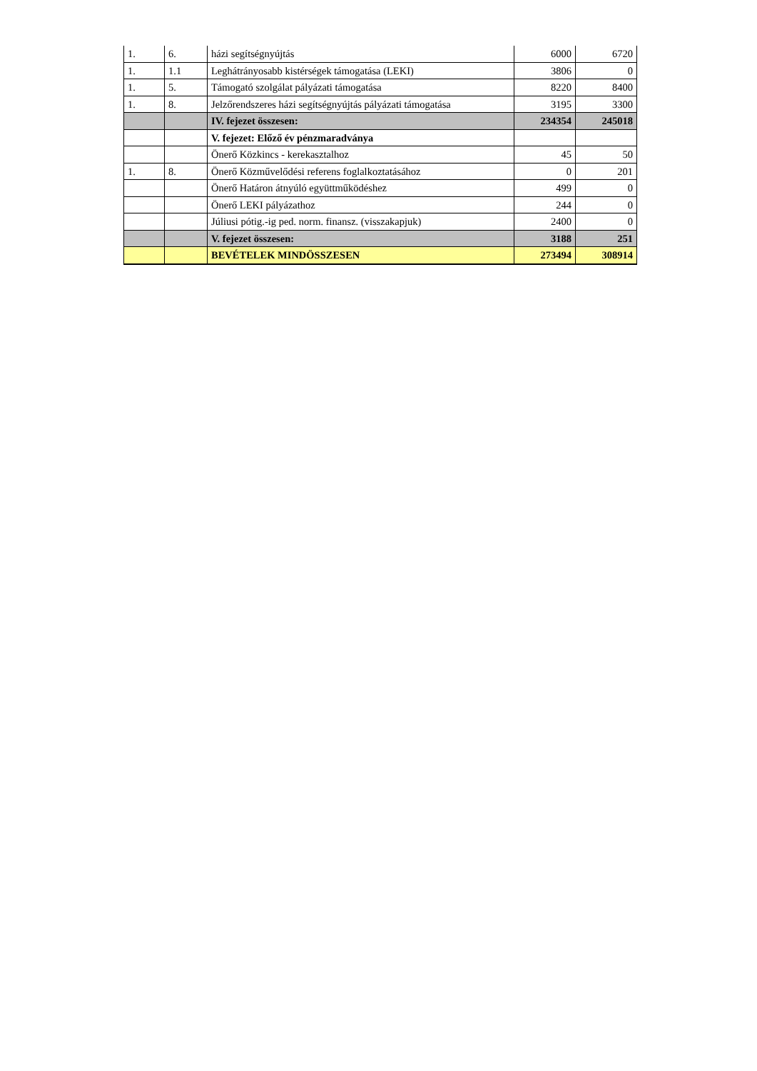| 1. | 6. | házi segítségnyújtás | 6000 | 6720 |
| 1. | 1.1 | Leghátrányosabb kistérségek támogatása (LEKI) | 3806 | 0 |
| 1. | 5. | Támogató szolgálat pályázati támogatása | 8220 | 8400 |
| 1. | 8. | Jelzőrendszeres házi segítségnyújtás pályázati támogatása | 3195 | 3300 |
| | | IV. fejezet összesen: | 234354 | 245018 |
| | | V. fejezet: Előző év pénzmaradványa | | |
| | | Önerő Közkincs - kerekasztalhoz | 45 | 50 |
| 1. | 8. | Önerő Közművelődési referens foglalkoztatásához | 0 | 201 |
| | | Önerő Határon átnyúló együttműködéshez | 499 | 0 |
| | | Önerő LEKI pályázathoz | 244 | 0 |
| | | Júliusi pótig.-ig ped. norm. finansz. (visszakapjuk) | 2400 | 0 |
| | | V. fejezet összesen: | 3188 | 251 |
| | | BEVÉTELEK MINDÖSSZESEN | 273494 | 308914 |